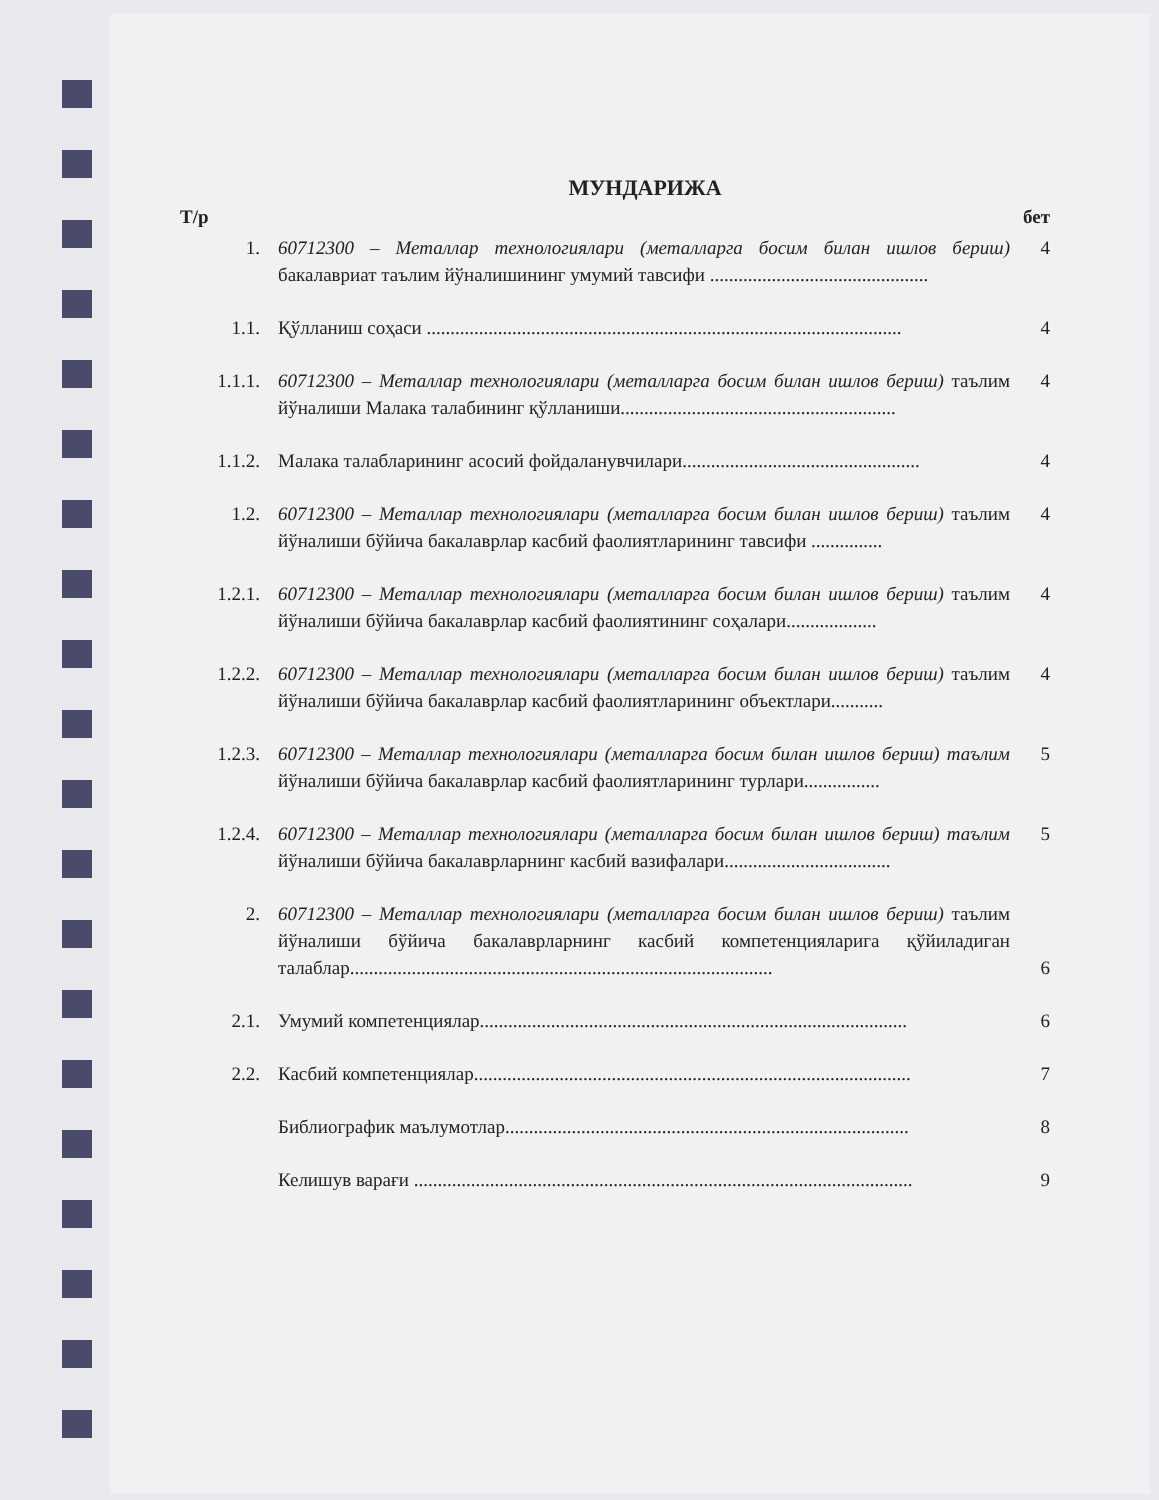МУНДАРИЖА
Т/р бет
1. 60712300 – Металлар технологиялари (металларга босим билан ишлов бериш) бакалавриат таълим йўналишининг умумий тавсифи ..............................................
4
1.1. Қўлланиш соҳаси ....................................................................................................
4
1.1.1. 60712300 – Металлар технологиялари (металларга босим билан ишлов бериш) таълим йўналиши Малака талабининг қўлланиши..........................................................
4
1.1.2. Малака талабларининг асосий фойдаланувчилари..................................................
4
1.2. 60712300 – Металлар технологиялари (металларга босим билан ишлов бериш) таълим йўналиши бўйича бакалаврлар касбий фаолиятларининг тавсифи ...............
4
1.2.1. 60712300 – Металлар технологиялари (металларга босим билан ишлов бериш) таълим йўналиши бўйича бакалаврлар касбий фаолиятининг соҳалари...................
4
1.2.2. 60712300 – Металлар технологиялари (металларга босим билан ишлов бериш) таълим йўналиши бўйича бакалаврлар касбий фаолиятларининг объектлари...........
4
1.2.3. 60712300 – Металлар технологиялари (металларга босим билан ишлов бериш) таълим йўналиши бўйича бакалаврлар касбий фаолиятларининг турлари................
5
1.2.4. 60712300 – Металлар технологиялари (металларга босим билан ишлов бериш) таълим йўналиши бўйича бакалаврларнинг касбий вазифалари...................................
5
2. 60712300 – Металлар технологиялари (металларга босим билан ишлов бериш) таълим йўналиши бўйича бакалаврларнинг касбий компетенцияларига қўйиладиган талаблар.........................................................................................
6
2.1. Умумий компетенциялар..........................................................................................
6
2.2. Касбий компетенциялар............................................................................................
7
Библиографик маълумотлар.....................................................................................
8
Келишув варағи .........................................................................................................
9